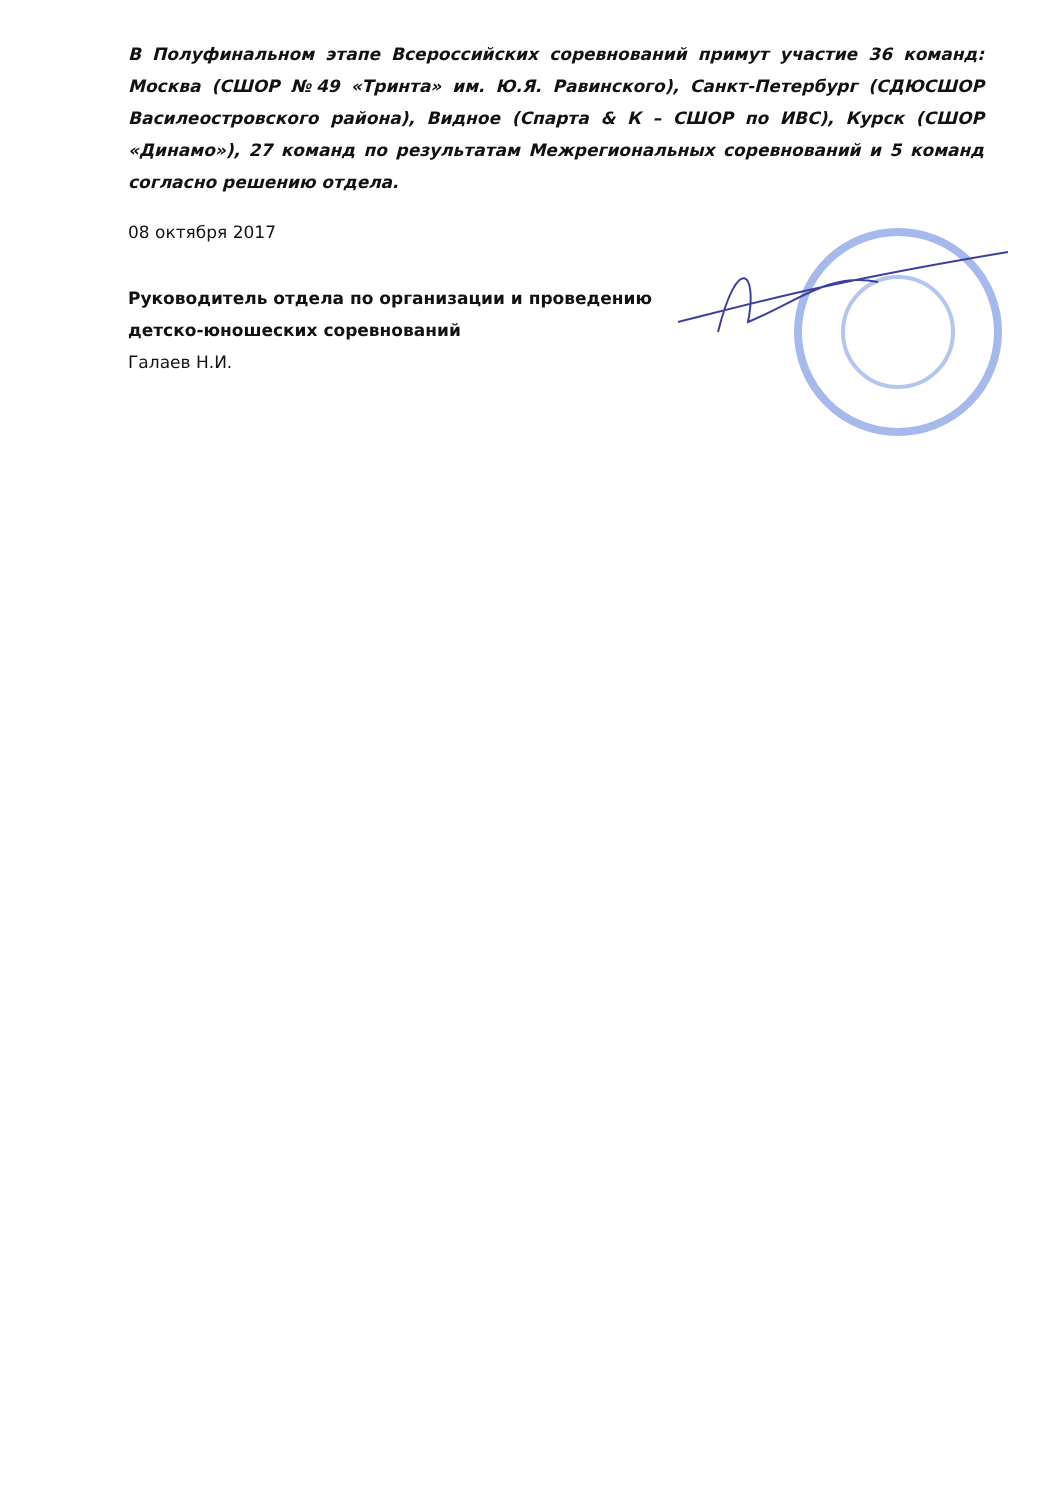В Полуфинальном этапе Всероссийских соревнований примут участие 36 команд: Москва (СШОР №49 «Тринта» им. Ю.Я. Равинского), Санкт-Петербург (СДЮСШОР Василеостровского района), Видное (Спарта & К – СШОР по ИВС), Курск (СШОР «Динамо»), 27 команд по результатам Межрегиональных соревнований и 5 команд согласно решению отдела.
08 октября 2017
Руководитель отдела по организации и проведению
детско-юношеских соревнований
Галаев Н.И.